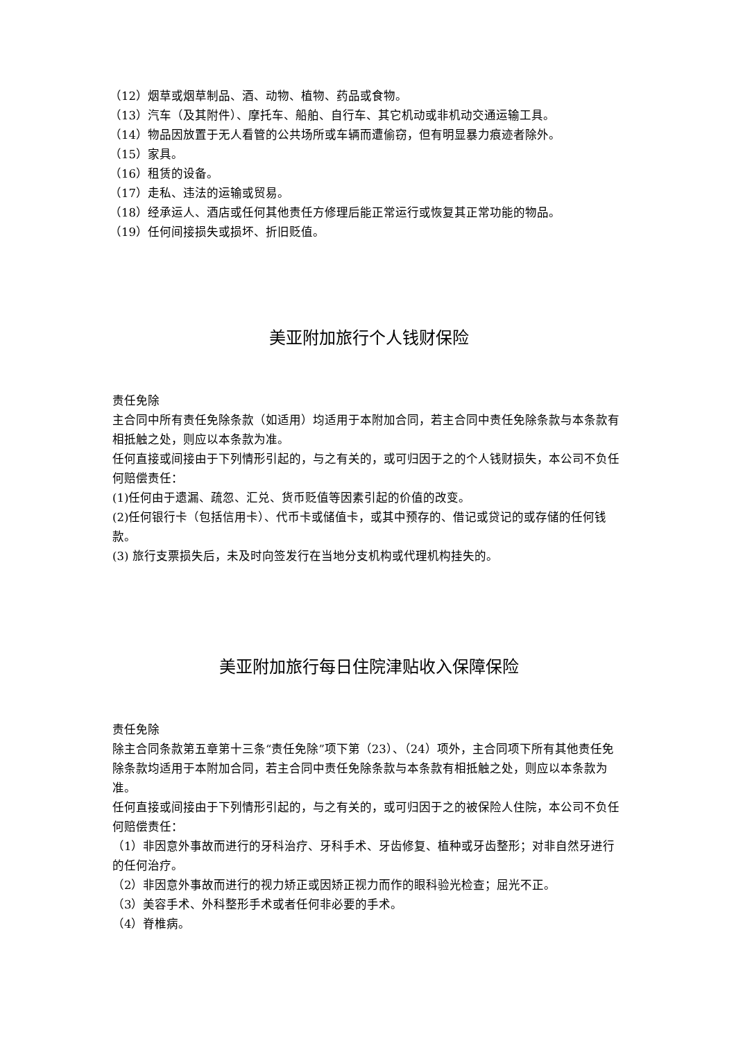（12）烟草或烟草制品、酒、动物、植物、药品或食物。
（13）汽车（及其附件）、摩托车、船舶、自行车、其它机动或非机动交通运输工具。
（14）物品因放置于无人看管的公共场所或车辆而遭偷窃，但有明显暴力痕迹者除外。
（15）家具。
（16）租赁的设备。
（17）走私、违法的运输或贸易。
（18）经承运人、酒店或任何其他责任方修理后能正常运行或恢复其正常功能的物品。
（19）任何间接损失或损坏、折旧贬值。
美亚附加旅行个人钱财保险
责任免除
主合同中所有责任免除条款（如适用）均适用于本附加合同，若主合同中责任免除条款与本条款有相抵触之处，则应以本条款为准。
任何直接或间接由于下列情形引起的，与之有关的，或可归因于之的个人钱财损失，本公司不负任何赔偿责任：
(1)任何由于遗漏、疏忽、汇兑、货币贬值等因素引起的价值的改变。
(2)任何银行卡（包括信用卡）、代币卡或储值卡，或其中预存的、借记或贷记的或存储的任何钱款。
(3) 旅行支票损失后，未及时向签发行在当地分支机构或代理机构挂失的。
美亚附加旅行每日住院津贴收入保障保险
责任免除
除主合同条款第五章第十三条“责任免除”项下第（23）、（24）项外，主合同项下所有其他责任免除条款均适用于本附加合同，若主合同中责任免除条款与本条款有相抵触之处，则应以本条款为准。
任何直接或间接由于下列情形引起的，与之有关的，或可归因于之的被保险人住院，本公司不负任何赔偿责任：
（1）非因意外事故而进行的牙科治疗、牙科手术、牙齿修复、植种或牙齿整形；对非自然牙进行的任何治疗。
（2）非因意外事故而进行的视力矫正或因矫正视力而作的眼科验光检查；屈光不正。
（3）美容手术、外科整形手术或者任何非必要的手术。
（4）脊椎病。